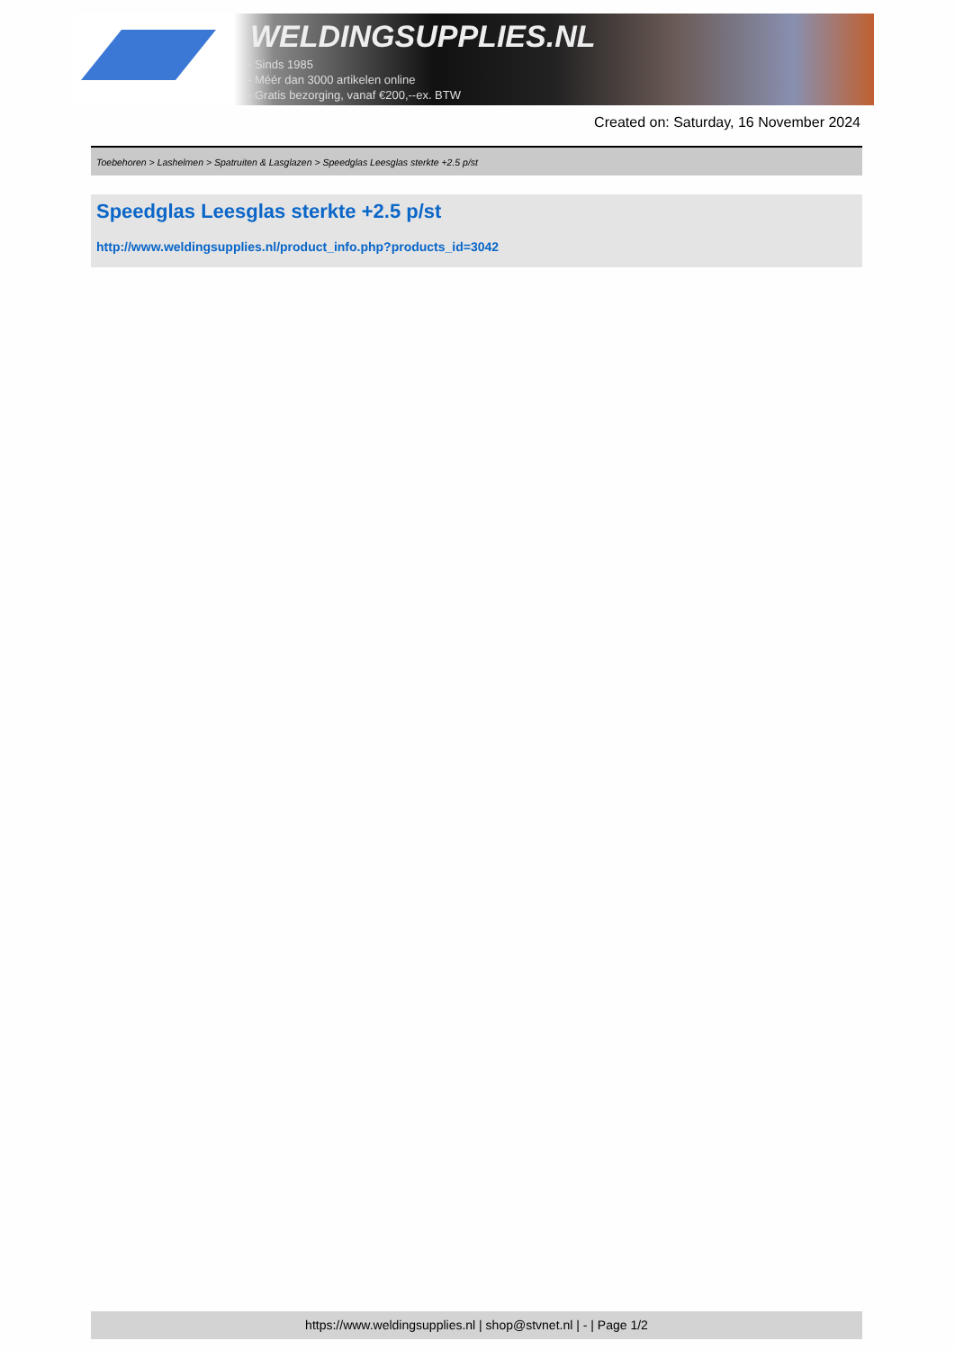WELDINGSUPPLIES.NL
- Sinds 1985
- Méér dan 3000 artikelen online
- Gratis bezorging, vanaf €200,--ex. BTW
Created on: Saturday, 16 November 2024
Toebehoren > Lashelmen > Spatruiten & Lasglazen > Speedglas Leesglas sterkte +2.5 p/st
Speedglas Leesglas sterkte +2.5 p/st
http://www.weldingsupplies.nl/product_info.php?products_id=3042
https://www.weldingsupplies.nl | shop@stvnet.nl | - | Page 1/2